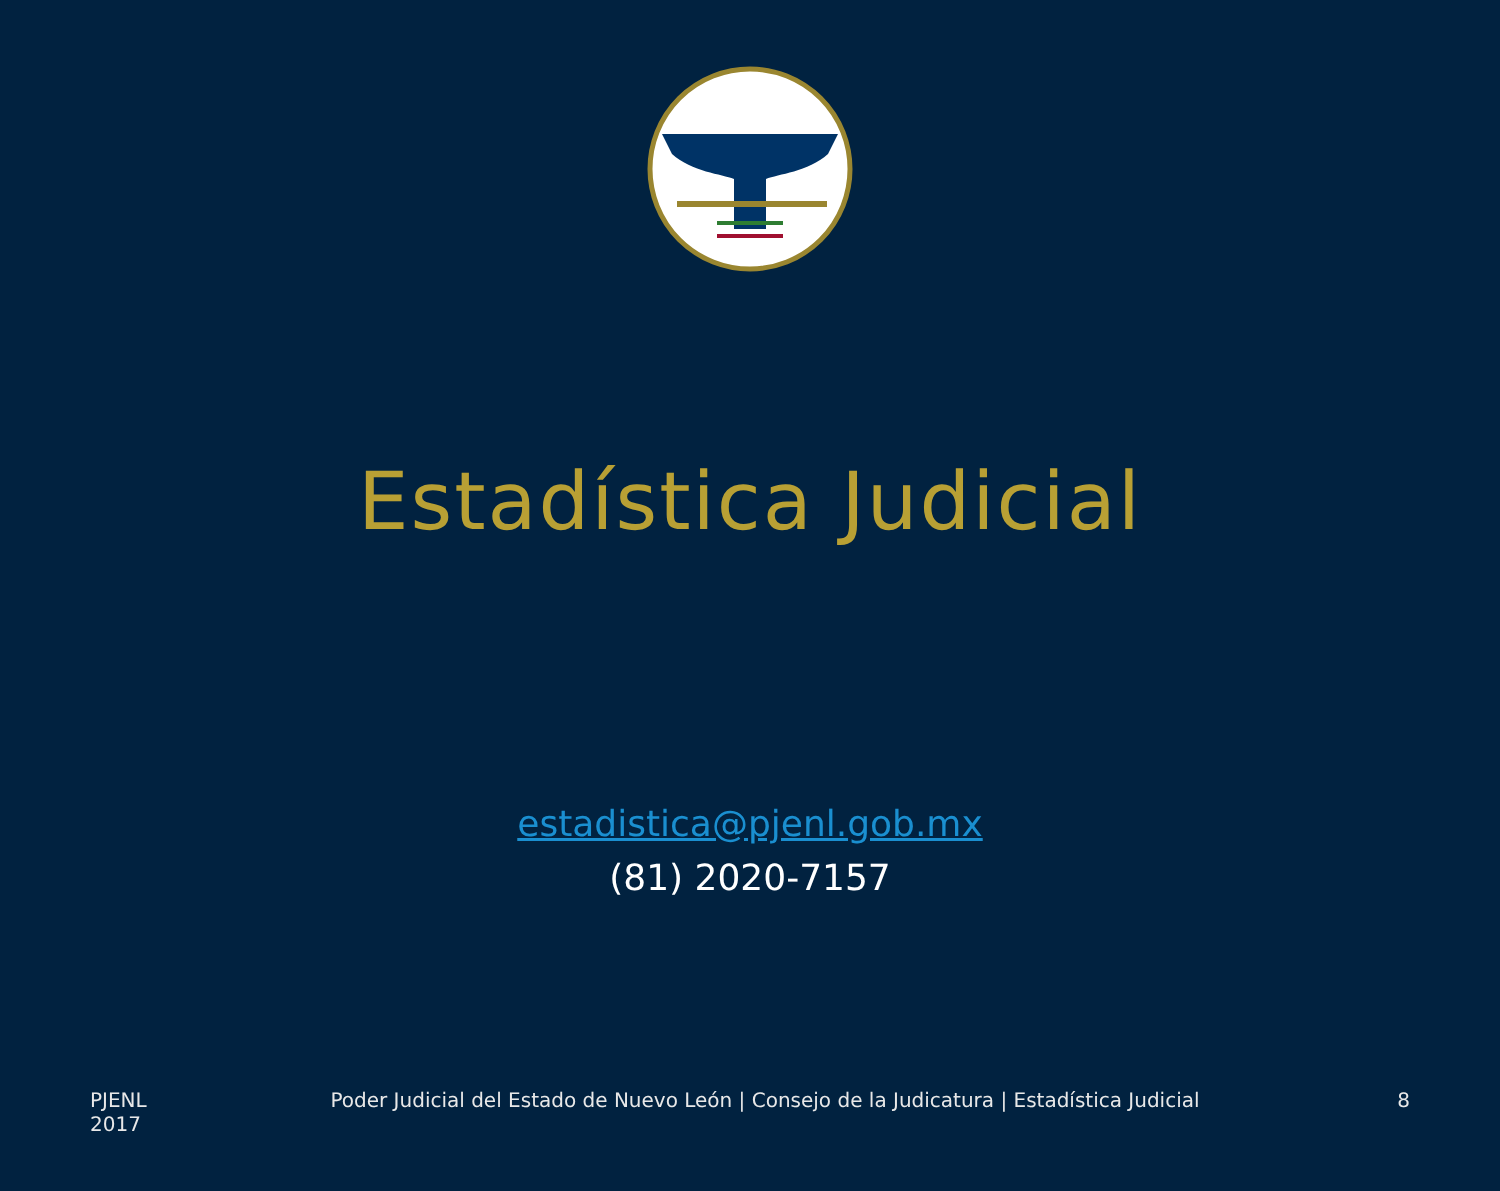Estadística Judicial
estadistica@pjenl.gob.mx
(81) 2020-7157
PJENL 2017
Poder Judicial del Estado de Nuevo León | Consejo de la Judicatura | Estadística Judicial
8